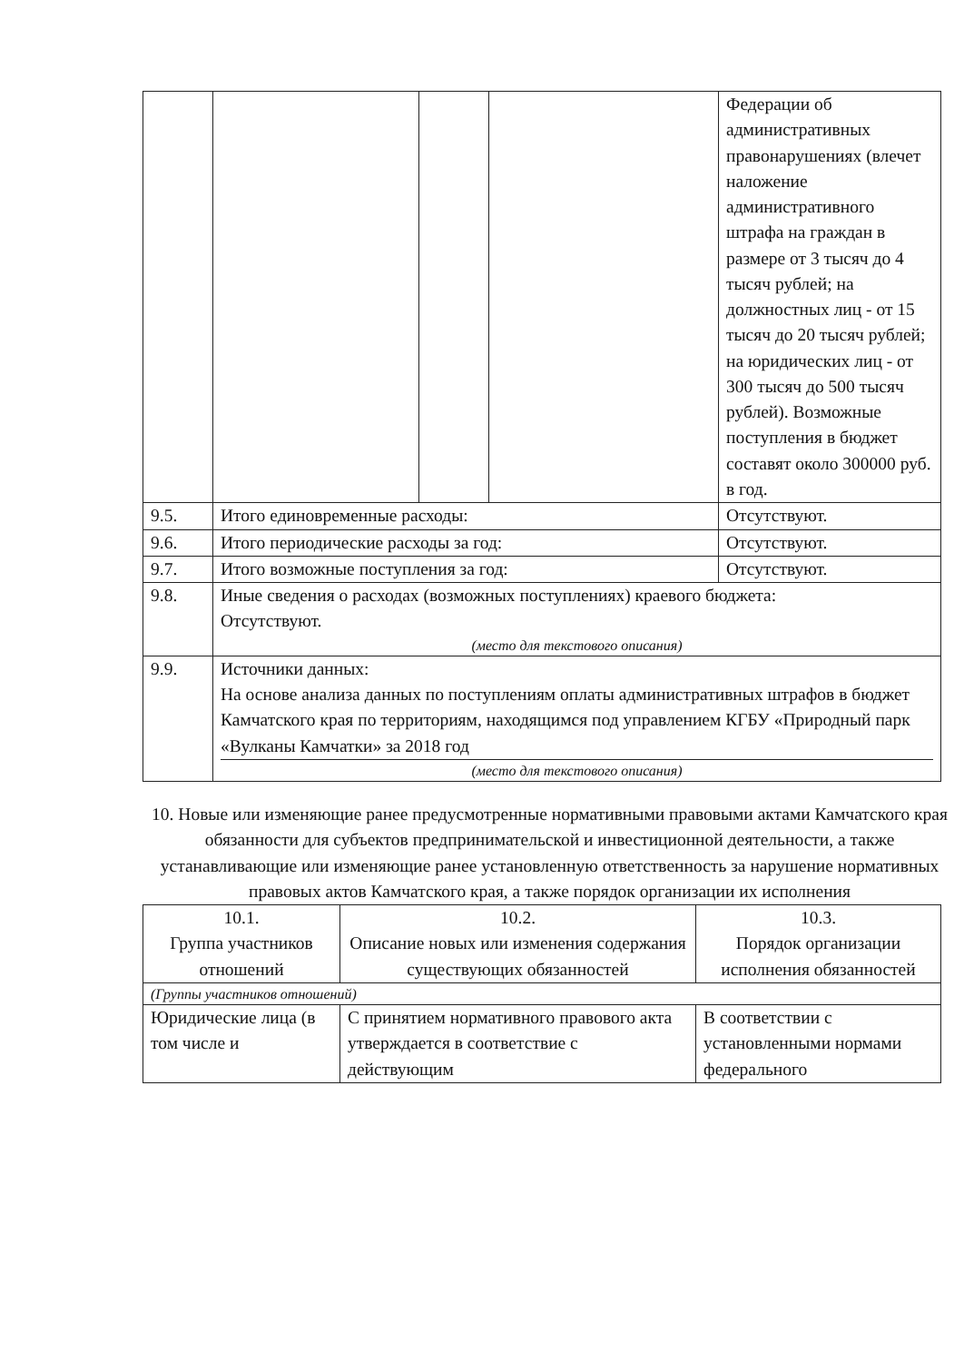| | | | | Федерации об административных правонарушениях (влечет наложение административного штрафа на граждан в размере от 3 тысяч до 4 тысяч рублей; на должностных лиц - от 15 тысяч до 20 тысяч рублей; на юридических лиц - от 300 тысяч до 500 тысяч рублей). Возможные поступления в бюджет составят около 300000 руб. в год. |
| 9.5. | Итого единовременные расходы: | | | Отсутствуют. |
| 9.6. | Итого периодические расходы за год: | | | Отсутствуют. |
| 9.7. | Итого возможные поступления за год: | | | Отсутствуют. |
| 9.8. | Иные сведения о расходах (возможных поступлениях) краевого бюджета: Отсутствуют. (место для текстового описания) | | | |
| 9.9. | Источники данных: На основе анализа данных по поступлениям оплаты административных штрафов в бюджет Камчатского края по территориям, находящимся под управлением КГБУ «Природный парк «Вулканы Камчатки» за 2018 год (место для текстового описания) | | | |
10. Новые или изменяющие ранее предусмотренные нормативными правовыми актами Камчатского края обязанности для субъектов предпринимательской и инвестиционной деятельности, а также устанавливающие или изменяющие ранее установленную ответственность за нарушение нормативных правовых актов Камчатского края, а также порядок организации их исполнения
| 10.1. Группа участников отношений | 10.2. Описание новых или изменения содержания существующих обязанностей | 10.3. Порядок организации исполнения обязанностей |
| (Группы участников отношений) | | |
| Юридические лица (в том числе и | С принятием нормативного правового акта утверждается в соответствие с действующим | В соответствии с установленными нормами федерального |